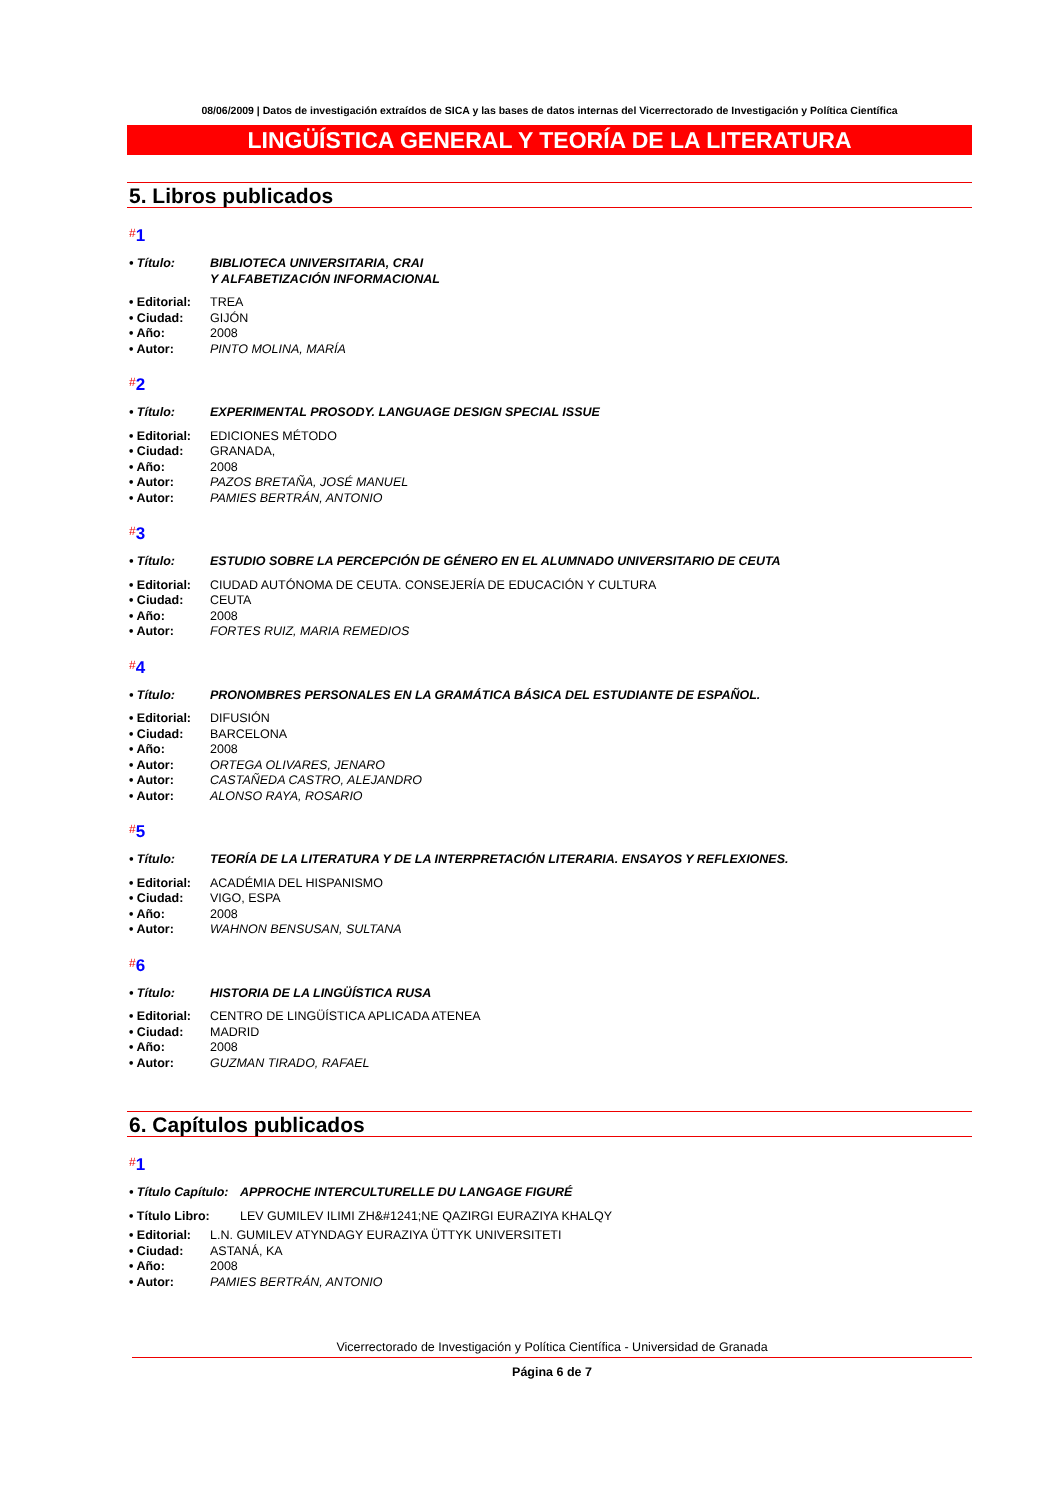08/06/2009 | Datos de investigación extraídos de SICA y las bases de datos internas del Vicerrectorado de Investigación y Política Científica
LINGÜÍSTICA GENERAL Y TEORÍA DE LA LITERATURA
5. Libros publicados
#1
• Título: BIBLIOTECA UNIVERSITARIA, CRAI
Y ALFABETIZACIÓN INFORMACIONAL
• Editorial: TREA
• Ciudad: GIJÓN
• Año: 2008
• Autor: PINTO MOLINA, MARÍA
#2
• Título: EXPERIMENTAL PROSODY. LANGUAGE DESIGN SPECIAL ISSUE
• Editorial: EDICIONES MÉTODO
• Ciudad: GRANADA,
• Año: 2008
• Autor: PAZOS BRETAÑA, JOSÉ MANUEL
• Autor: PAMIES BERTRÁN, ANTONIO
#3
• Título: ESTUDIO SOBRE LA PERCEPCIÓN DE GÉNERO EN EL ALUMNADO UNIVERSITARIO DE CEUTA
• Editorial: CIUDAD AUTÓNOMA DE CEUTA. CONSEJERÍA DE EDUCACIÓN Y CULTURA
• Ciudad: CEUTA
• Año: 2008
• Autor: FORTES RUIZ, MARIA REMEDIOS
#4
• Título: PRONOMBRES PERSONALES EN LA GRAMÁTICA BÁSICA DEL ESTUDIANTE DE ESPAÑOL.
• Editorial: DIFUSIÓN
• Ciudad: BARCELONA
• Año: 2008
• Autor: ORTEGA OLIVARES, JENARO
• Autor: CASTAÑEDA CASTRO, ALEJANDRO
• Autor: ALONSO RAYA, ROSARIO
#5
• Título: TEORÍA DE LA LITERATURA Y DE LA INTERPRETACIÓN LITERARIA. ENSAYOS Y REFLEXIONES.
• Editorial: ACADÉMIA DEL HISPANISMO
• Ciudad: VIGO, ESPA
• Año: 2008
• Autor: WAHNON BENSUSAN, SULTANA
#6
• Título: HISTORIA DE LA LINGÜÍSTICA RUSA
• Editorial: CENTRO DE LINGÜÍSTICA APLICADA ATENEA
• Ciudad: MADRID
• Año: 2008
• Autor: GUZMAN TIRADO, RAFAEL
6. Capítulos publicados
#1
• Título Capítulo: APPROCHE INTERCULTURELLE DU LANGAGE FIGURÉ
• Título Libro: LEV GUMILEV ILIMI ZH&#1241;NE QAZIRGI EURAZIYA KHALQY
• Editorial: L.N. GUMILEV ATYNDAGY EURAZIYA ÜTTYK UNIVERSITETI
• Ciudad: ASTANÁ, KA
• Año: 2008
• Autor: PAMIES BERTRÁN, ANTONIO
Vicerrectorado de Investigación y Política Científica - Universidad de Granada
Página 6 de 7